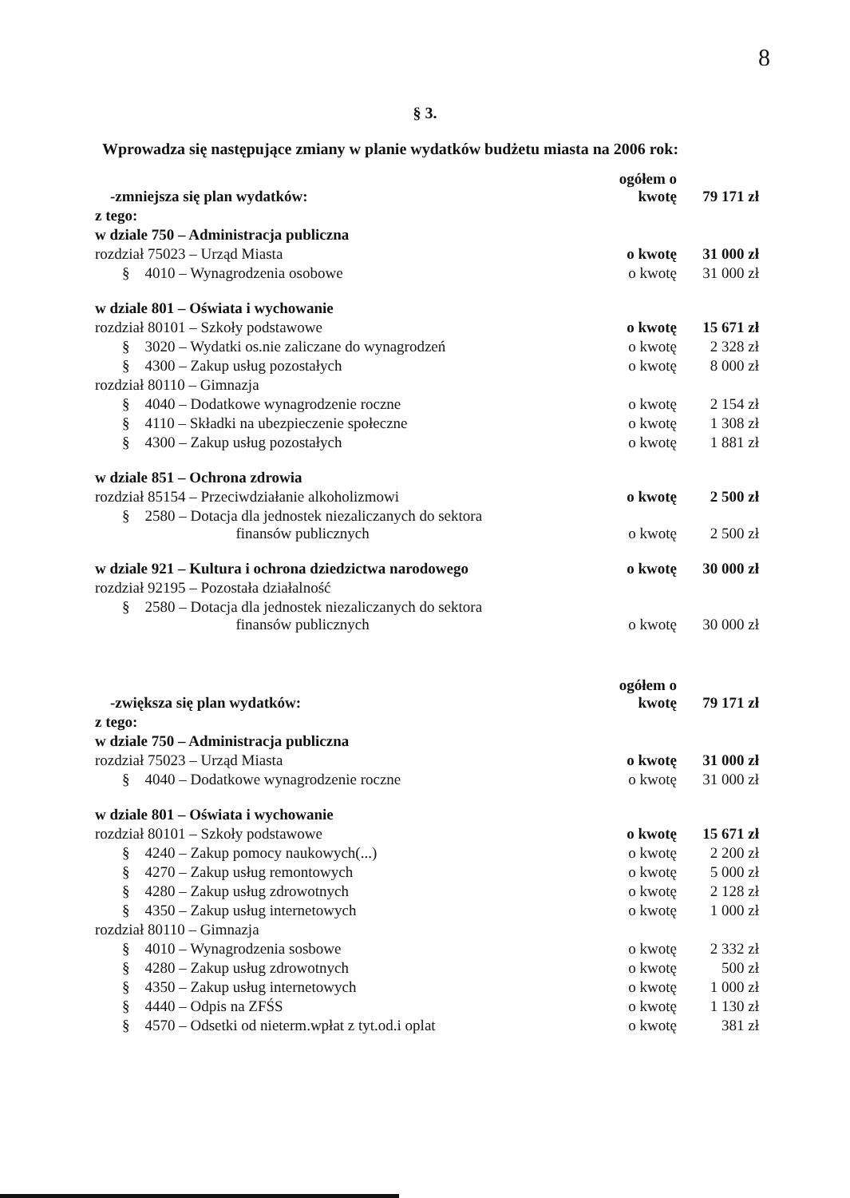8
§ 3.
Wprowadza się następujące zmiany w planie wydatków budżetu miasta na 2006 rok:
| -zmniejsza się plan wydatków: | ogółem o kwotę | 79 171 zł |
| z tego: | | |
| w dziale 750 – Administracja publiczna | | |
| rozdział 75023 – Urząd Miasta | o kwotę | 31 000 zł |
| § 4010 – Wynagrodzenia osobowe | o kwotę | 31 000 zł |
| w dziale 801 – Oświata i wychowanie | | |
| rozdział 80101 – Szkoły podstawowe | o kwotę | 15 671 zł |
| § 3020 – Wydatki os.nie zaliczane do wynagrodzeń | o kwotę | 2 328 zł |
| § 4300 – Zakup usług pozostałych | o kwotę | 8 000 zł |
| rozdział 80110 – Gimnazja | | |
| § 4040 – Dodatkowe wynagrodzenie roczne | o kwotę | 2 154 zł |
| § 4110 – Składki na ubezpieczenie społeczne | o kwotę | 1 308 zł |
| § 4300 – Zakup usług pozostałych | o kwotę | 1 881 zł |
| w dziale 851 – Ochrona zdrowia | | |
| rozdział 85154 – Przeciwdziałanie alkoholizmowi | o kwotę | 2 500 zł |
| § 2580 – Dotacja dla jednostek niezaliczanych do sektora finansów publicznych | o kwotę | 2 500 zł |
| w dziale 921 – Kultura i ochrona dziedzictwa narodowego | o kwotę | 30 000 zł |
| rozdział 92195 – Pozostała działalność | | |
| § 2580 – Dotacja dla jednostek niezaliczanych do sektora finansów publicznych | o kwotę | 30 000 zł |
| -zwiększa się plan wydatków: | ogółem o kwotę | 79 171 zł |
| z tego: | | |
| w dziale 750 – Administracja publiczna | | |
| rozdział 75023 – Urząd Miasta | o kwotę | 31 000 zł |
| § 4040 – Dodatkowe wynagrodzenie roczne | o kwotę | 31 000 zł |
| w dziale 801 – Oświata i wychowanie | | |
| rozdział 80101 – Szkoły podstawowe | o kwotę | 15 671 zł |
| § 4240 – Zakup pomocy naukowych(...) | o kwotę | 2 200 zł |
| § 4270 – Zakup usług remontowych | o kwotę | 5 000 zł |
| § 4280 – Zakup usług zdrowotnych | o kwotę | 2 128 zł |
| § 4350 – Zakup usług internetowych | o kwotę | 1 000 zł |
| rozdział 80110 – Gimnazja | | |
| § 4010 – Wynagrodzenia sosbowe | o kwotę | 2 332 zł |
| § 4280 – Zakup usług zdrowotnych | o kwotę | 500 zł |
| § 4350 – Zakup usług internetowych | o kwotę | 1 000 zł |
| § 4440 – Odpis na ZFŚS | o kwotę | 1 130 zł |
| § 4570 – Odsetki od nieterm.wpłat z tyt.od.i oplat | o kwotę | 381 zł |